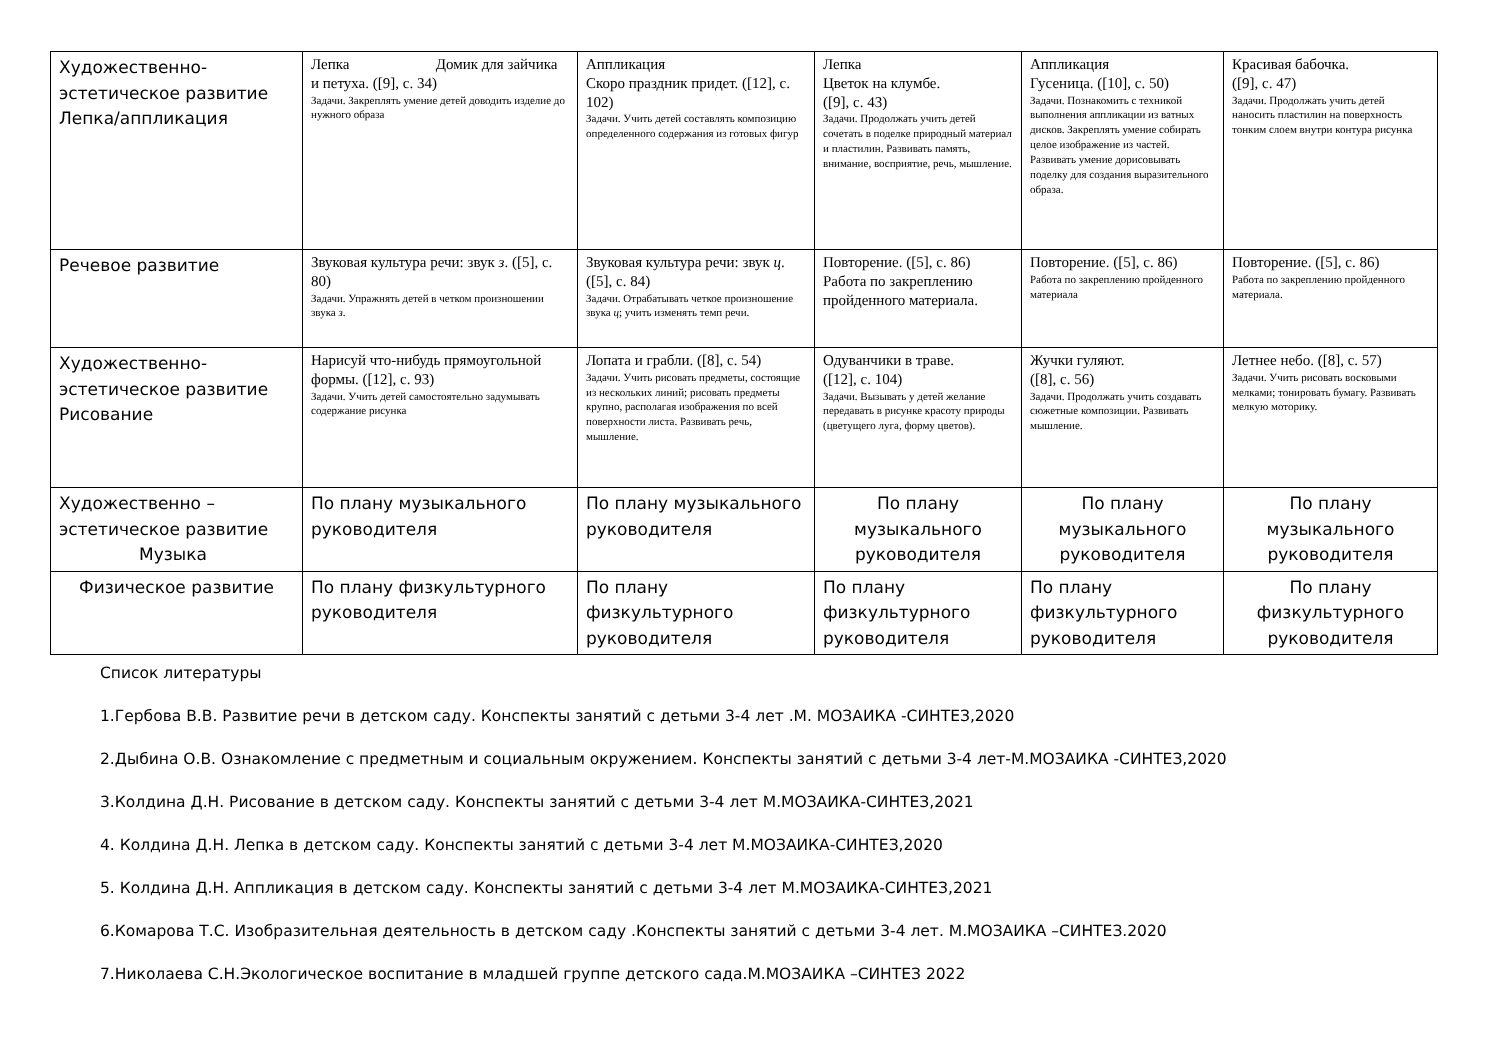| Художественно-эстетическое развитие Лепка/аппликация | Лепка Домик для зайчика и петуха. ([9], с. 34) Задачи. Закреплять умение детей доводить изделие до нужного образа | Аппликация Скоро праздник придет. ([12], с. 102) Задачи. Учить детей составлять композицию определенного содержания из готовых фигур | Лепка Цветок на клумбе. ([9], с. 43) Задачи. Продолжать учить детей сочетать в поделке природный материал и пластилин. Развивать память, внимание, восприятие, речь, мышление. | Аппликация Гусеница. ([10], с. 50) Задачи. Познакомить с техникой выполнения аппликации из ватных дисков. Закреплять умение собирать целое изображение из частей. Развивать умение дорисовывать поделку для создания выразительного образа. | Красивая бабочка. ([9], с. 47) Задачи. Продолжать учить детей наносить пластилин на поверхность тонким слоем внутри контура рисунка |
| Речевое развитие | Звуковая культура речи: звук з . ([5], с. 80) Задачи. Упражнять детей в четком произношении звука з . | Звуковая культура речи: звук ц . ([5], с. 84) Задачи. Отрабатывать четкое произношение звука ц ; учить изменять темп речи. | Повторение. ([5], с. 86) Работа по закреплению пройденного материала. | Повторение. ([5], с. 86) Работа по закреплению пройденного материала | Повторение. ([5], с. 86) Работа по закреплению пройденного материала. |
| Художественно-эстетическое развитие Рисование | Нарисуй что-нибудь прямоугольной формы. ([12], с. 93) Задачи. Учить детей самостоятельно задумывать содержание рисунка | Лопата и грабли. ([8], с. 54) Задачи. Учить рисовать предметы, состоящие из нескольких линий; рисовать предметы крупно, располагая изображения по всей поверхности листа. Развивать речь, мышление. | Одуванчики в траве. ([12], с. 104) Задачи. Вызывать у детей желание передавать в рисунке красоту природы (цветущего луга, форму цветов). | Жучки гуляют. ([8], с. 56) Задачи. Продолжать учить создавать сюжетные композиции. Развивать мышление. | Летнее небо. ([8], с. 57) Задачи. Учить рисовать восковыми мелками; тонировать бумагу. Развивать мелкую моторику. |
| Художественно – эстетическое развитие Музыка | По плану музыкального руководителя | По плану музыкального руководителя | По плану музыкального руководителя | По плану музыкального руководителя | По плану музыкального руководителя |
| Физическое развитие | По плану физкультурного руководителя | По плану физкультурного руководителя | По плану физкультурного руководителя | По плану физкультурного руководителя | По плану физкультурного руководителя |
Список литературы
1.Гербова В.В. Развитие речи в детском саду. Конспекты занятий с детьми 3-4 лет .М. МОЗАИКА -СИНТЕЗ,2020
2.Дыбина О.В. Ознакомление с предметным и социальным окружением. Конспекты занятий с детьми 3-4 лет-М.МОЗАИКА -СИНТЕЗ,2020
3.Колдина Д.Н. Рисование в детском саду. Конспекты занятий с детьми 3-4 лет М.МОЗАИКА-СИНТЕЗ,2021
4. Колдина Д.Н. Лепка в детском саду. Конспекты занятий с детьми 3-4 лет М.МОЗАИКА-СИНТЕЗ,2020
5. Колдина Д.Н. Аппликация в детском саду. Конспекты занятий с детьми 3-4 лет М.МОЗАИКА-СИНТЕЗ,2021
6.Комарова Т.С. Изобразительная деятельность в детском саду .Конспекты занятий с детьми 3-4 лет. М.МОЗАИКА –СИНТЕЗ.2020
7.Николаева С.Н.Экологическое воспитание в младшей группе детского сада.М.МОЗАИКА –СИНТЕЗ 2022